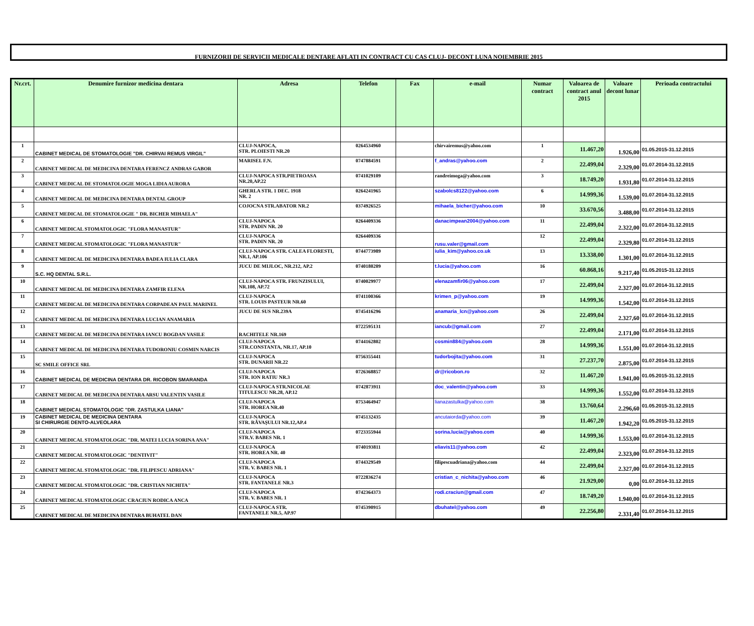FURNIZORII DE SERVICII MEDICALE DENTARE AFLATI IN CONTRACT CU CAS CLUJ- DECONT LUNA NOIEMBRIE 2015
| Nr.crt. | Denumire furnizor medicina dentara | Adresa | Telefon | Fax | e-mail | Numar contract | Valoarea de contract anul 2015 | Valoare decont lunar | Perioada contractului |
| --- | --- | --- | --- | --- | --- | --- | --- | --- | --- |
| 1 | CABINET MEDICAL DE STOMATOLOGIE "DR. CHIRVAI REMUS VIRGIL" | CLUJ-NAPOCA, STR. PLOIESTI NR.20 | 0264534960 | | chirvairemus@yahoo.com | 1 | 11.467,20 | 1.926,00 | 01.05.2015-31.12.2015 |
| 2 | CABINET MEDICAL DE MEDICINA DENTARA FERENCZ ANDRAS GABOR | MARISEL F.N. | 0747884591 | | f_andras@yahoo.com | 2 | 22.499,04 | 2.329,00 | 01.07.2014-31.12.2015 |
| 3 | CABINET MEDICAL DE STOMATOLOGIE MOGA LIDIA AURORA | CLUJ-NAPOCA STR.PIETROASA NR.20,AP.22 | 0741029109 | | randreimoga@yahoo.com | 3 | 18.749,20 | 1.931,80 | 01.07.2014-31.12.2015 |
| 4 | CABINET MEDICAL DE MEDICINA DENTARA DENTAL GROUP | GHERLA STR. 1 DEC. 1918 NR. 2 | 0264241965 | | szabolcs8122@yahoo.com | 6 | 14.999,36 | 1.539,00 | 01.07.2014-31.12.2015 |
| 5 | CABINET MEDICAL DE STOMATOLOGIE " DR. BICHER MIHAELA" | COJOCNA STR.ABATOR NR.2 | 0374926525 | | mihaela_bicher@yahoo.com | 10 | 33.670,56 | 3.488,00 | 01.07.2014-31.12.2015 |
| 6 | CABINET MEDICAL STOMATOLOGIC "FLORA MANASTUR" | CLUJ-NAPOCA STR. PADIN NR. 20 | 0264409336 | | danacimpean2004@yahoo.com | 11 | 22.499,04 | 2.322,00 | 01.07.2014-31.12.2015 |
| 7 | CABINET MEDICAL STOMATOLOGIC "FLORA MANASTUR" | CLUJ-NAPOCA STR. PADIN NR. 20 | 0264409336 | | rusu.valer@gmail.com | 12 | 22.499,04 | 2.329,80 | 01.07.2014-31.12.2015 |
| 8 | CABINET MEDICAL DE MEDICINA DENTARA BADEA IULIA CLARA | CLUJ-NAPOCA STR. CALEA FLORESTI, NR.1, AP.106 | 0744773989 | | iulia_kim@yahoo.co.uk | 13 | 13.338,00 | 1.301,00 | 01.07.2014-31.12.2015 |
| 9 | S.C. HQ DENTAL S.R.L. | JUCU DE MIJLOC, NR.212, AP.2 | 0740180209 | | t.lucia@yahoo.com | 16 | 60.868,16 | 9.217,40 | 01.05.2015-31.12.2015 |
| 10 | CABINET MEDICAL DE MEDICINA DENTARA ZAMFIR ELENA | CLUJ-NAPOCA STR. FRUNZISULUI, NR.108, AP.72 | 0740029977 | | elenazamfir06@yahoo.com | 17 | 22.499,04 | 2.327,00 | 01.07.2014-31.12.2015 |
| 11 | CABINET MEDICAL DE MEDICINA DENTARA CORPADEAN PAUL MARINEL | CLUJ-NAPOCA STR. LOUIS PASTEUR NR.60 | 0741100366 | | krimen_p@yahoo.com | 19 | 14.999,36 | 1.542,00 | 01.07.2014-31.12.2015 |
| 12 | CABINET MEDICAL DE MEDICINA DENTARA LUCIAN ANAMARIA | JUCU DE SUS NR.239A | 0745416296 | | anamaria_lcn@yahoo.com | 26 | 22.499,04 | 2.327,60 | 01.07.2014-31.12.2015 |
| 13 | CABINET MEDICAL DE MEDICINA DENTARA IANCU BOGDAN VASILE | RACHITELE NR.169 | 0722595131 | | iancub@gmail.com | 27 | 22.499,04 | 2.171,00 | 01.07.2014-31.12.2015 |
| 14 | CABINET MEDICAL DE MEDICINA DENTARA TUDORONIU COSMIN NARCIS | CLUJ-NAPOCA STR.CONSTANTA, NR.17, AP.10 | 0744162802 | | cosmin884@yahoo.com | 28 | 14.999,36 | 1.551,00 | 01.07.2014-31.12.2015 |
| 15 | SC SMILE OFFICE SRL | CLUJ-NAPOCA STR. DUNARII NR.22 | 0756355441 | | tudorbojita@yahoo.com | 31 | 27.237,70 | 2.875,00 | 01.07.2014-31.12.2015 |
| 16 | CABINET MEDICAL DE MEDICINA DENTARA DR. RICOBON SMARANDA | CLUJ-NAPOCA STR. ION RATIU NR.3 | 0726368857 | | dr@ricobon.ro | 32 | 11.467,20 | 1.941,00 | 01.05.2015-31.12.2015 |
| 17 | CABINET MEDICAL DE MEDICINA DENTARA ARSU VALENTIN VASILE | CLUJ-NAPOCA STR.NICOLAE TITULESCU NR.28, AP.12 | 0742873911 | | doc_valentin@yahoo.com | 33 | 14.999,36 | 1.552,00 | 01.07.2014-31.12.2015 |
| 18 | CABINET MEDICAL STOMATOLOGIC "DR. ZASTULKA LIANA" | CLUJ-NAPOCA STR. HOREA NR.40 | 0753464947 | | lianazastulka@yahoo.com | 38 | 13.760,64 | 2.296,60 | 01.05.2015-31.12.2015 |
| 19 | CABINET MEDICAL DE MEDICINA DENTARA SI CHIRURGIE DENTO-ALVEOLARA | CLUJ-NAPOCA STR. RĂVAŞULUI NR.12,AP.4 | 0745132435 | | ancutaiorda@yahoo.com | 39 | 11.467,20 | 1.942,20 | 01.05.2015-31.12.2015 |
| 20 | CABINET MEDICAL STOMATOLOGIC "DR. MATEI LUCIA SORINA ANA" | CLUJ-NAPOCA STR.V. BABES NR. 1 | 0723355944 | | sorina.lucia@yahoo.com | 40 | 14.999,36 | 1.553,00 | 01.07.2014-31.12.2015 |
| 21 | CABINET MEDICAL STOMATOLOGIC "DENTIVIT" | CLUJ-NAPOCA STR. HOREA NR. 40 | 0740193811 | | eliavis11@yahoo.com | 42 | 22.499,04 | 2.323,00 | 01.07.2014-31.12.2015 |
| 22 | CABINET MEDICAL STOMATOLOGIC "DR. FILIPESCU ADRIANA" | CLUJ-NAPOCA STR. V. BABES NR. 1 | 0744329549 | | filipescuadriana@yahoo.com | 44 | 22.499,04 | 2.327,00 | 01.07.2014-31.12.2015 |
| 23 | CABINET MEDICAL STOMATOLOGIC "DR. CRISTIAN NICHITA" | CLUJ-NAPOCA STR. FANTANELE NR.3 | 0722836274 | | cristian_c_nichita@yahoo.com | 46 | 21.929,00 | 0,00 | 01.07.2014-31.12.2015 |
| 24 | CABINET MEDICAL STOMATOLOGIC CRACIUN RODICA ANCA | CLUJ-NAPOCA STR. V. BABES NR. 1 | 0742364373 | | rodi.craciun@gmail.com | 47 | 18.749,20 | 1.940,00 | 01.07.2014-31.12.2015 |
| 25 | CABINET MEDICAL DE MEDICINA DENTARA BUHATEL DAN | CLUJ-NAPOCA STR. FANTANELE NR.5, AP.97 | 0745390915 | | dbuhatel@yahoo.com | 49 | 22.256,80 | 2.331,40 | 01.07.2014-31.12.2015 |